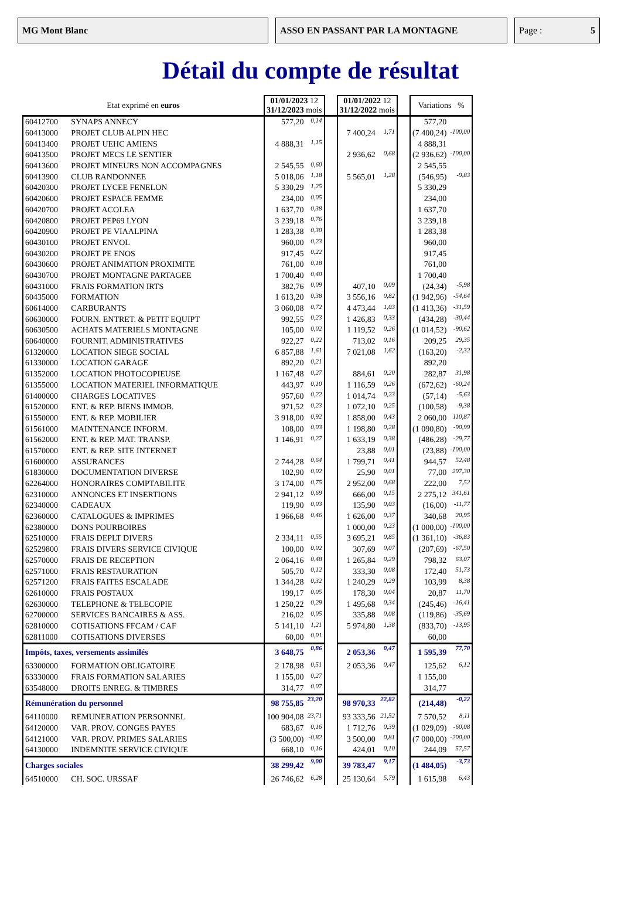MG Mont Blanc ASSO EN PASSANT PAR LA MONTAGNE Page : 5
Détail du compte de résultat
| Etat exprimé en euros | | 01/01/2023 12 31/12/2023 mois | | | 01/01/2022 12 31/12/2022 mois | | | Variations % | |
| 60412700 | SYNAPS ANNECY | 577,20 | 0,14 | | | | | 577,20 | |
| 60413000 | PROJET CLUB ALPIN HEC | | | | 7 400,24 | 1,71 | | (7 400,24) | -100,00 |
| 60413400 | PROJET UEHC AMIENS | 4 888,31 | 1,15 | | | | | 4 888,31 | |
| 60413500 | PROJET MECS LE SENTIER | | | | 2 936,62 | 0,68 | | (2 936,62) | -100,00 |
| 60413600 | PROJET MINEURS NON ACCOMPAGNES | 2 545,55 | 0,60 | | | | | 2 545,55 | |
| 60413900 | CLUB RANDONNEE | 5 018,06 | 1,18 | | 5 565,01 | 1,28 | | (546,95) | -9,83 |
| 60420300 | PROJET LYCEE FENELON | 5 330,29 | 1,25 | | | | | 5 330,29 | |
| 60420600 | PROJET ESPACE FEMME | 234,00 | 0,05 | | | | | 234,00 | |
| 60420700 | PROJET ACOLEA | 1 637,70 | 0,38 | | | | | 1 637,70 | |
| 60420800 | PROJET PEP69 LYON | 3 239,18 | 0,76 | | | | | 3 239,18 | |
| 60420900 | PROJET PE VIAALPINA | 1 283,38 | 0,30 | | | | | 1 283,38 | |
| 60430100 | PROJET ENVOL | 960,00 | 0,23 | | | | | 960,00 | |
| 60430200 | PROJET PE ENOS | 917,45 | 0,22 | | | | | 917,45 | |
| 60430600 | PROJET ANIMATION PROXIMITE | 761,00 | 0,18 | | | | | 761,00 | |
| 60430700 | PROJET MONTAGNE PARTAGEE | 1 700,40 | 0,40 | | | | | 1 700,40 | |
| 60431000 | FRAIS FORMATION IRTS | 382,76 | 0,09 | | 407,10 | 0,09 | | (24,34) | -5,98 |
| 60435000 | FORMATION | 1 613,20 | 0,38 | | 3 556,16 | 0,82 | | (1 942,96) | -54,64 |
| 60614000 | CARBURANTS | 3 060,08 | 0,72 | | 4 473,44 | 1,03 | | (1 413,36) | -31,59 |
| 60630000 | FOURN. ENTRET. & PETIT EQUIPT | 992,55 | 0,23 | | 1 426,83 | 0,33 | | (434,28) | -30,44 |
| 60630500 | ACHATS MATERIELS MONTAGNE | 105,00 | 0,02 | | 1 119,52 | 0,26 | | (1 014,52) | -90,62 |
| 60640000 | FOURNIT. ADMINISTRATIVES | 922,27 | 0,22 | | 713,02 | 0,16 | | 209,25 | 29,35 |
| 61320000 | LOCATION SIEGE SOCIAL | 6 857,88 | 1,61 | | 7 021,08 | 1,62 | | (163,20) | -2,32 |
| 61330000 | LOCATION GARAGE | 892,20 | 0,21 | | | | | 892,20 | |
| 61352000 | LOCATION PHOTOCOPIEUSE | 1 167,48 | 0,27 | | 884,61 | 0,20 | | 282,87 | 31,98 |
| 61355000 | LOCATION MATERIEL INFORMATIQUE | 443,97 | 0,10 | | 1 116,59 | 0,26 | | (672,62) | -60,24 |
| 61400000 | CHARGES LOCATIVES | 957,60 | 0,22 | | 1 014,74 | 0,23 | | (57,14) | -5,63 |
| 61520000 | ENT. & REP. BIENS IMMOB. | 971,52 | 0,23 | | 1 072,10 | 0,25 | | (100,58) | -9,38 |
| 61550000 | ENT. & REP. MOBILIER | 3 918,00 | 0,92 | | 1 858,00 | 0,43 | | 2 060,00 | 110,87 |
| 61561000 | MAINTENANCE INFORM. | 108,00 | 0,03 | | 1 198,80 | 0,28 | | (1 090,80) | -90,99 |
| 61562000 | ENT. & REP. MAT. TRANSP. | 1 146,91 | 0,27 | | 1 633,19 | 0,38 | | (486,28) | -29,77 |
| 61570000 | ENT. & REP. SITE INTERNET | | | | 23,88 | 0,01 | | (23,88) | -100,00 |
| 61600000 | ASSURANCES | 2 744,28 | 0,64 | | 1 799,71 | 0,41 | | 944,57 | 52,48 |
| 61830000 | DOCUMENTATION DIVERSE | 102,90 | 0,02 | | 25,90 | 0,01 | | 77,00 | 297,30 |
| 62264000 | HONORAIRES COMPTABILITE | 3 174,00 | 0,75 | | 2 952,00 | 0,68 | | 222,00 | 7,52 |
| 62310000 | ANNONCES ET INSERTIONS | 2 941,12 | 0,69 | | 666,00 | 0,15 | | 2 275,12 | 341,61 |
| 62340000 | CADEAUX | 119,90 | 0,03 | | 135,90 | 0,03 | | (16,00) | -11,77 |
| 62360000 | CATALOGUES & IMPRIMES | 1 966,68 | 0,46 | | 1 626,00 | 0,37 | | 340,68 | 20,95 |
| 62380000 | DONS POURBOIRES | | | | 1 000,00 | 0,23 | | (1 000,00) | -100,00 |
| 62510000 | FRAIS DEPLT DIVERS | 2 334,11 | 0,55 | | 3 695,21 | 0,85 | | (1 361,10) | -36,83 |
| 62529800 | FRAIS DIVERS SERVICE CIVIQUE | 100,00 | 0,02 | | 307,69 | 0,07 | | (207,69) | -67,50 |
| 62570000 | FRAIS DE RECEPTION | 2 064,16 | 0,48 | | 1 265,84 | 0,29 | | 798,32 | 63,07 |
| 62571000 | FRAIS RESTAURATION | 505,70 | 0,12 | | 333,30 | 0,08 | | 172,40 | 51,73 |
| 62571200 | FRAIS FAITES ESCALADE | 1 344,28 | 0,32 | | 1 240,29 | 0,29 | | 103,99 | 8,38 |
| 62610000 | FRAIS POSTAUX | 199,17 | 0,05 | | 178,30 | 0,04 | | 20,87 | 11,70 |
| 62630000 | TELEPHONE & TELECOPIE | 1 250,22 | 0,29 | | 1 495,68 | 0,34 | | (245,46) | -16,41 |
| 62700000 | SERVICES BANCAIRES & ASS. | 216,02 | 0,05 | | 335,88 | 0,08 | | (119,86) | -35,69 |
| 62810000 | COTISATIONS FFCAM / CAF | 5 141,10 | 1,21 | | 5 974,80 | 1,38 | | (833,70) | -13,95 |
| 62811000 | COTISATIONS DIVERSES | 60,00 | 0,01 | | | | | 60,00 | |
| Impôts, taxes, versements assimilés | | 3 648,75 | 0,86 | | 2 053,36 | 0,47 | | 1 595,39 | 77,70 |
| 63300000 | FORMATION OBLIGATOIRE | 2 178,98 | 0,51 | | 2 053,36 | 0,47 | | 125,62 | 6,12 |
| 63330000 | FRAIS FORMATION SALARIES | 1 155,00 | 0,27 | | | | | 1 155,00 | |
| 63548000 | DROITS ENREG. & TIMBRES | 314,77 | 0,07 | | | | | 314,77 | |
| Rémunération du personnel | | 98 755,85 | 23,20 | | 98 970,33 | 22,82 | | (214,48) | -0,22 |
| 64110000 | REMUNERATION PERSONNEL | 100 904,08 | 23,71 | | 93 333,56 | 21,52 | | 7 570,52 | 8,11 |
| 64120000 | VAR. PROV. CONGES PAYES | 683,67 | 0,16 | | 1 712,76 | 0,39 | | (1 029,09) | -60,08 |
| 64121000 | VAR. PROV. PRIMES SALARIES | (3 500,00) | -0,82 | | 3 500,00 | 0,81 | | (7 000,00) | -200,00 |
| 64130000 | INDEMNITE SERVICE CIVIQUE | 668,10 | 0,16 | | 424,01 | 0,10 | | 244,09 | 57,57 |
| Charges sociales | | 38 299,42 | 9,00 | | 39 783,47 | 9,17 | | (1 484,05) | -3,73 |
| 64510000 | CH. SOC. URSSAF | 26 746,62 | 6,28 | | 25 130,64 | 5,79 | | 1 615,98 | 6,43 |